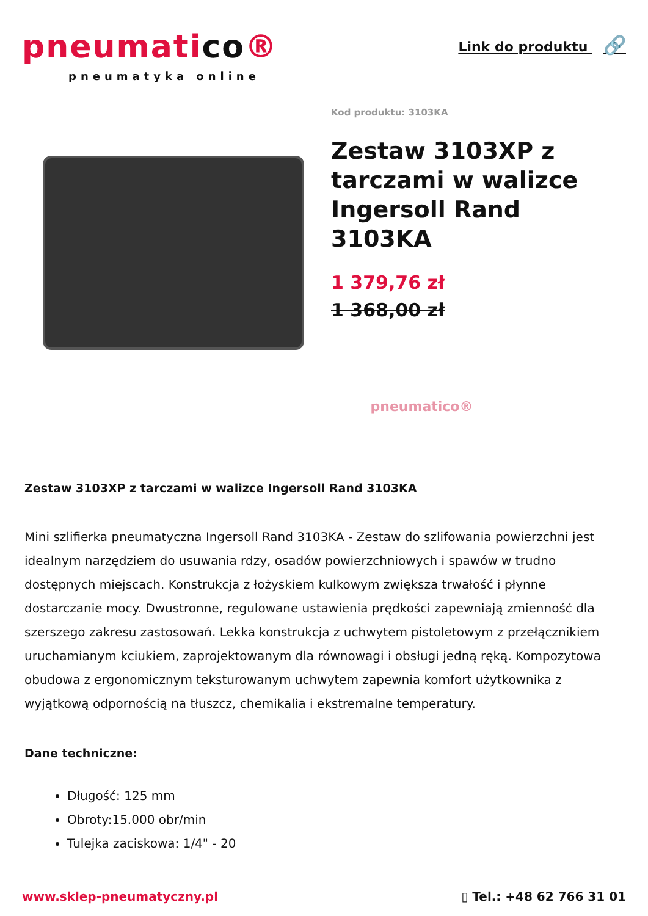pneumatico®
pneumatyka online
Link do produktu 🔗
Kod produktu: 3103KA
Zestaw 3103XP z tarczami w walizce Ingersoll Rand 3103KA
1 379,76 zł
1 368,00 zł
pneumatico®
Zestaw 3103XP z tarczami w walizce Ingersoll Rand 3103KA
Mini szlifierka pneumatyczna Ingersoll Rand 3103KA - Zestaw do szlifowania powierzchni jest idealnym narzędziem do usuwania rdzy, osadów powierzchniowych i spawów w trudno dostępnych miejscach. Konstrukcja z łożyskiem kulkowym zwiększa trwałość i płynne dostarczanie mocy. Dwustronne, regulowane ustawienia prędkości zapewniają zmienność dla szerszego zakresu zastosowań. Lekka konstrukcja z uchwytem pistoletowym z przełącznikiem uruchamianym kciukiem, zaprojektowanym dla równowagi i obsługi jedną ręką. Kompozytowa obudowa z ergonomicznym teksturowanym uchwytem zapewnia komfort użytkownika z wyjątkową odpornością na tłuszcz, chemikalia i ekstremalne temperatury.
Dane techniczne:
Długość: 125 mm
Obroty:15.000 obr/min
Tulejka zaciskowa: 1/4" - 20
www.sklep-pneumatyczny.pl ▯ Tel.: +48 62 766 31 01